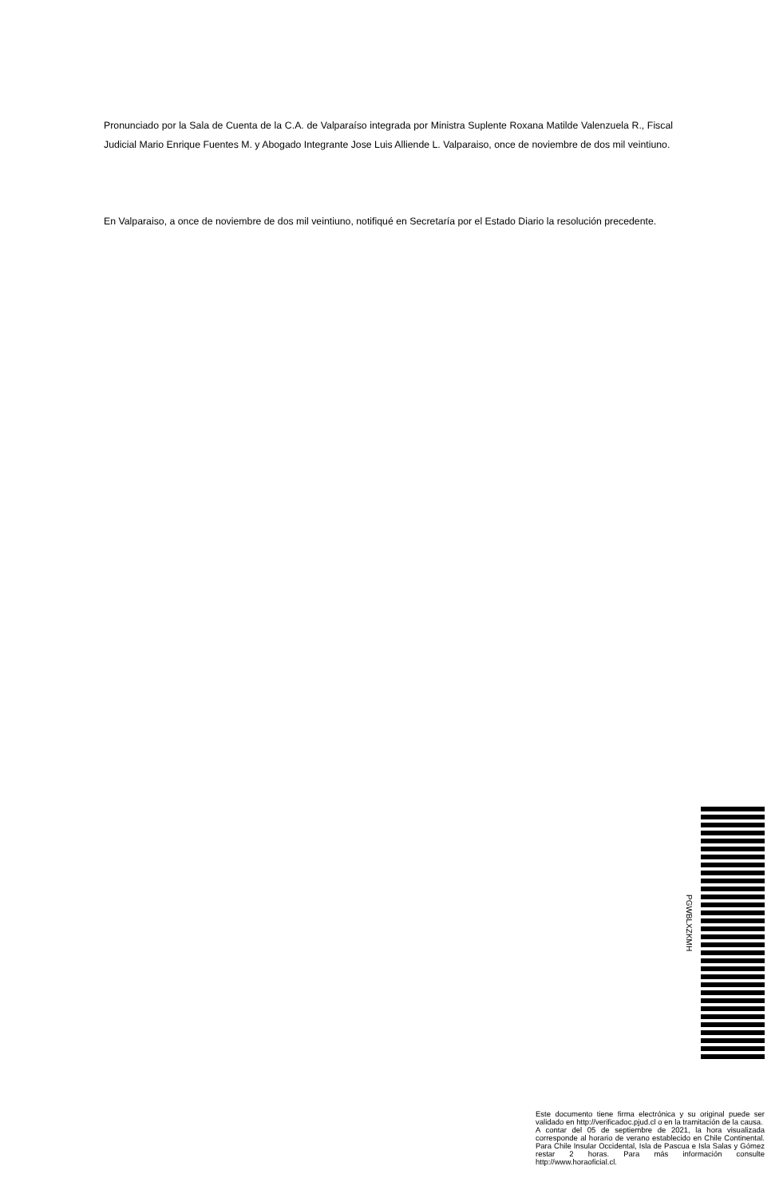Pronunciado por la Sala de Cuenta de la C.A. de Valparaíso integrada por Ministra Suplente Roxana Matilde Valenzuela R., Fiscal Judicial Mario Enrique Fuentes M. y Abogado Integrante Jose Luis Alliende L. Valparaiso, once de noviembre de dos mil veintiuno.
En Valparaiso, a once de noviembre de dos mil veintiuno, notifiqué en Secretaría por el Estado Diario la resolución precedente.
PGWBLXZKMH
Este documento tiene firma electrónica y su original puede ser validado en http://verificadoc.pjud.cl o en la tramitación de la causa.
A contar del 05 de septiembre de 2021, la hora visualizada corresponde al horario de verano establecido en Chile Continental. Para Chile Insular Occidental, Isla de Pascua e Isla Salas y Gómez restar 2 horas. Para más información consulte http://www.horaoficial.cl.